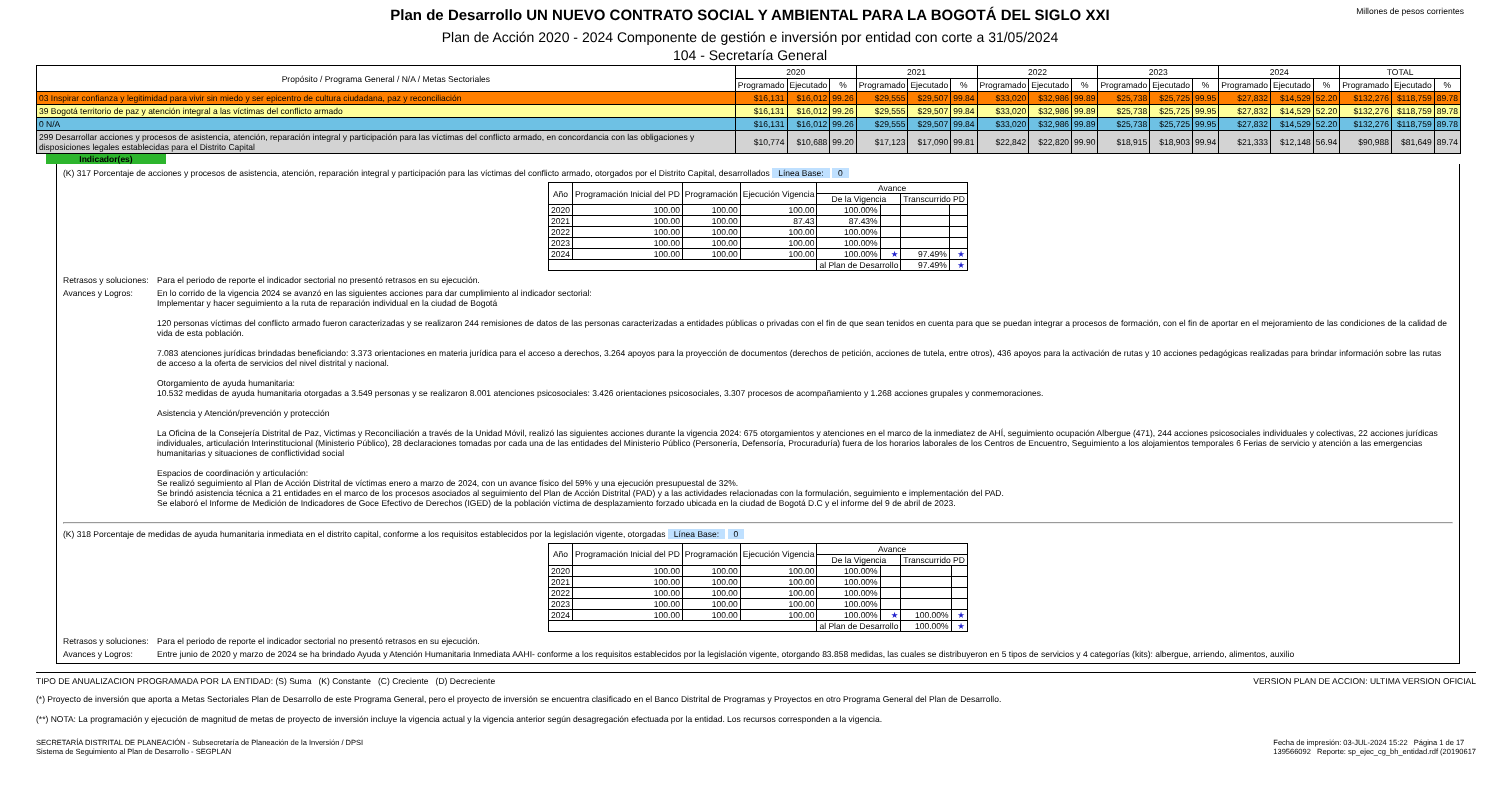Millones de pesos corrientes
Plan de Desarrollo UN NUEVO CONTRATO SOCIAL Y AMBIENTAL PARA LA BOGOTÁ DEL SIGLO XXI
Plan de Acción 2020 - 2024 Componente de gestión e inversión por entidad con corte a 31/05/2024
104 - Secretaría General
| Propósito / Programa General / N/A / Metas Sectoriales | 2020 | | | 2021 | | | 2022 | | | 2023 | | | 2024 | | | TOTAL | | |
| --- | --- | --- | --- | --- | --- | --- | --- | --- | --- | --- | --- | --- | --- | --- | --- | --- | --- | --- |
| | Programado | Ejecutado | % | Programado | Ejecutado | % | Programado | Ejecutado | % | Programado | Ejecutado | % | Programado | Ejecutado | % | Programado | Ejecutado | % |
| 03 Inspirar confianza y legitimidad para vivir sin miedo y ser epicentro de cultura ciudadana, paz y reconciliación | $16,131 | $16,012 | 99.26 | $29,555 | $29,507 | 99.84 | $33,020 | $32,986 | 99.89 | $25,738 | $25,725 | 99.95 | $27,832 | $14,529 | 52.20 | $132,276 | $118,759 | 89.78 |
| 39 Bogotá territorio de paz y atención integral a las víctimas del conflicto armado | $16,131 | $16,012 | 99.26 | $29,555 | $29,507 | 99.84 | $33,020 | $32,986 | 99.89 | $25,738 | $25,725 | 99.95 | $27,832 | $14,529 | 52.20 | $132,276 | $118,759 | 89.78 |
| 0 N/A | $16,131 | $16,012 | 99.26 | $29,555 | $29,507 | 99.84 | $33,020 | $32,986 | 99.89 | $25,738 | $25,725 | 99.95 | $27,832 | $14,529 | 52.20 | $132,276 | $118,759 | 89.78 |
| 299 Desarrollar acciones y procesos de asistencia, atención, reparación integral y participación para las víctimas del conflicto armado, en concordancia con las obligaciones y disposiciones legales establecidas para el Distrito Capital | $10,774 | $10,688 | 99.20 | $17,123 | $17,090 | 99.81 | $22,842 | $22,820 | 99.90 | $18,915 | $18,903 | 99.94 | $21,333 | $12,148 | 56.94 | $90,988 | $81,649 | 89.74 |
Indicador(es)
(K) 317 Porcentaje de acciones y procesos de asistencia, atención, reparación integral y participación para las víctimas del conflicto armado, otorgados por el Distrito Capital, desarrollados Línea Base: 0
| Año | Programación Inicial del PD | Programación | Ejecución Vigencia | Avance | | | |
| --- | --- | --- | --- | --- | --- | --- | --- |
| | | | | De la Vigencia | | Transcurrido PD | |
| 2020 | 100.00 | 100.00 | 100.00 | 100.00% | | | |
| 2021 | 100.00 | 100.00 | 87.43 | 87.43% | | | |
| 2022 | 100.00 | 100.00 | 100.00 | 100.00% | | | |
| 2023 | 100.00 | 100.00 | 100.00 | 100.00% | | | |
| 2024 | 100.00 | 100.00 | 100.00 | 100.00% | ★ | 97.49% | ★ |
| | | | | al Plan de Desarrollo | | 97.49% | ★ |
Retrasos y soluciones:
Para el periodo de reporte el indicador sectorial no presentó retrasos en su ejecución.
Avances y Logros: En lo corrido de la vigencia 2024 se avanzó en las siguientes acciones para dar cumplimiento al indicador sectorial:
Implementar y hacer seguimiento a la ruta de reparación individual en la ciudad de Bogotá
120 personas víctimas del conflicto armado fueron caracterizadas y se realizaron 244 remisiones de datos de las personas caracterizadas a entidades públicas o privadas con el fin de que sean tenidos en cuenta para que se puedan integrar a procesos de formación, con el fin de aportar en el mejoramiento de las condiciones de la calidad de vida de esta población.
7.083 atenciones jurídicas brindadas beneficiando: 3.373 orientaciones en materia jurídica para el acceso a derechos, 3.264 apoyos para la proyección de documentos (derechos de petición, acciones de tutela, entre otros), 436 apoyos para la activación de rutas y 10 acciones pedagógicas realizadas para brindar información sobre las rutas de acceso a la oferta de servicios del nivel distrital y nacional.
Otorgamiento de ayuda humanitaria:
10.532 medidas de ayuda humanitaria otorgadas a 3.549 personas y se realizaron 8.001 atenciones psicosociales: 3.426 orientaciones psicosociales, 3.307 procesos de acompañamiento y 1.268 acciones grupales y conmemoraciones.
Asistencia y Atención/prevención y protección
La Oficina de la Consejería Distrital de Paz, Victimas y Reconciliación a través de la Unidad Móvil, realizó las siguientes acciones durante la vigencia 2024: 675 otorgamientos y atenciones en el marco de la inmediatez de AHÍ, seguimiento ocupación Albergue (471), 244 acciones psicosociales individuales y colectivas, 22 acciones jurídicas individuales, articulación Interinstitucional (Ministerio Público), 28 declaraciones tomadas por cada una de las entidades del Ministerio Público (Personería, Defensoría, Procuraduría) fuera de los horarios laborales de los Centros de Encuentro, Seguimiento a los alojamientos temporales 6 Ferias de servicio y atención a las emergencias humanitarias y situaciones de conflictividad social
Espacios de coordinación y articulación:
Se realizó seguimiento al Plan de Acción Distrital de víctimas enero a marzo de 2024, con un avance físico del 59% y una ejecución presupuestal de 32%.
Se brindó asistencia técnica a 21 entidades en el marco de los procesos asociados al seguimiento del Plan de Acción Distrital (PAD) y a las actividades relacionadas con la formulación, seguimiento e implementación del PAD.
Se elaboró el Informe de Medición de Indicadores de Goce Efectivo de Derechos (IGED) de la población víctima de desplazamiento forzado ubicada en la ciudad de Bogotá D.C y el informe del 9 de abril de 2023.
(K) 318 Porcentaje de medidas de ayuda humanitaria inmediata en el distrito capital, conforme a los requisitos establecidos por la legislación vigente, otorgadas Línea Base: 0
| Año | Programación Inicial del PD | Programación | Ejecución Vigencia | Avance | | | |
| --- | --- | --- | --- | --- | --- | --- | --- |
| | | | | De la Vigencia | | Transcurrido PD | |
| 2020 | 100.00 | 100.00 | 100.00 | 100.00% | | | |
| 2021 | 100.00 | 100.00 | 100.00 | 100.00% | | | |
| 2022 | 100.00 | 100.00 | 100.00 | 100.00% | | | |
| 2023 | 100.00 | 100.00 | 100.00 | 100.00% | | | |
| 2024 | 100.00 | 100.00 | 100.00 | 100.00% | ★ | 100.00% | ★ |
| | | | | al Plan de Desarrollo | | 100.00% | ★ |
Retrasos y soluciones:
Para el periodo de reporte el indicador sectorial no presentó retrasos en su ejecución.
Avances y Logros: Entre junio de 2020 y marzo de 2024 se ha brindado Ayuda y Atención Humanitaria Inmediata AAHI- conforme a los requisitos establecidos por la legislación vigente, otorgando 83.858 medidas, las cuales se distribuyeron en 5 tipos de servicios y 4 categorías (kits): albergue, arriendo, alimentos, auxilio
TIPO DE ANUALIZACION PROGRAMADA POR LA ENTIDAD: (S) Suma (K) Constante (C) Creciente (D) Decreciente VERSION PLAN DE ACCION: ULTIMA VERSION OFICIAL
(*) Proyecto de inversión que aporta a Metas Sectoriales Plan de Desarrollo de este Programa General, pero el proyecto de inversión se encuentra clasificado en el Banco Distrital de Programas y Proyectos en otro Programa General del Plan de Desarrollo.
(**) NOTA: La programación y ejecución de magnitud de metas de proyecto de inversión incluye la vigencia actual y la vigencia anterior según desagregación efectuada por la entidad. Los recursos corresponden a la vigencia.
SECRETARÍA DISTRITAL DE PLANEACIÓN - Subsecretaría de Planeación de la Inversión / DPSI
Sistema de Seguimiento al Plan de Desarrollo - SEGPLAN
Fecha de impresión: 03-JUL-2024 15:22 Página 1 de 17
139566092 Reporte: sp_ejec_cg_bh_entidad.rdf (20190617